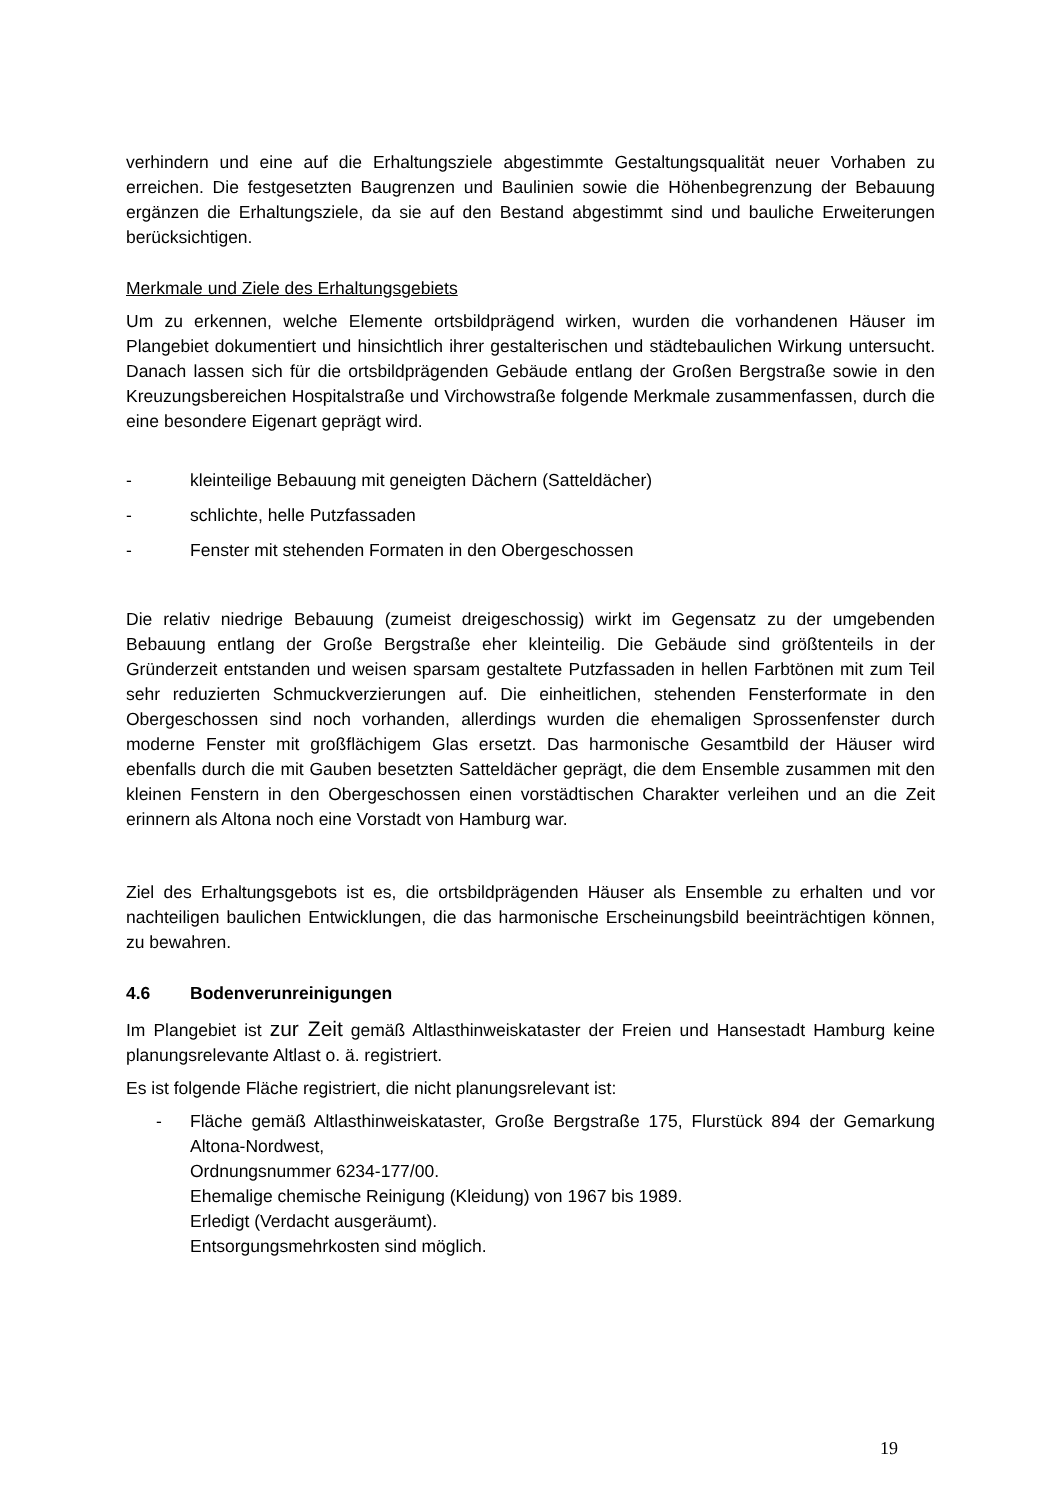verhindern und eine auf die Erhaltungsziele abgestimmte Gestaltungsqualität neuer Vorhaben zu erreichen. Die festgesetzten Baugrenzen und Baulinien sowie die Höhenbegrenzung der Bebauung ergänzen die Erhaltungsziele, da sie auf den Bestand abgestimmt sind und bauliche Erweiterungen berücksichtigen.
Merkmale und Ziele des Erhaltungsgebiets
Um zu erkennen, welche Elemente ortsbildprägend wirken, wurden die vorhandenen Häuser im Plangebiet dokumentiert und hinsichtlich ihrer gestalterischen und städtebaulichen Wirkung untersucht. Danach lassen sich für die ortsbildprägenden Gebäude entlang der Großen Bergstraße sowie in den Kreuzungsbereichen Hospitalstraße und Virchowstraße folgende Merkmale zusammenfassen, durch die eine besondere Eigenart geprägt wird.
- kleinteilige Bebauung mit geneigten Dächern (Satteldächer)
- schlichte, helle Putzfassaden
- Fenster mit stehenden Formaten in den Obergeschossen
Die relativ niedrige Bebauung (zumeist dreigeschossig) wirkt im Gegensatz zu der umgebenden Bebauung entlang der Große Bergstraße eher kleinteilig. Die Gebäude sind größtenteils in der Gründerzeit entstanden und weisen sparsam gestaltete Putzfassaden in hellen Farbtönen mit zum Teil sehr reduzierten Schmuckverzierungen auf. Die einheitlichen, stehenden Fensterformate in den Obergeschossen sind noch vorhanden, allerdings wurden die ehemaligen Sprossenfenster durch moderne Fenster mit großflächigem Glas ersetzt. Das harmonische Gesamtbild der Häuser wird ebenfalls durch die mit Gauben besetzten Satteldächer geprägt, die dem Ensemble zusammen mit den kleinen Fenstern in den Obergeschossen einen vorstädtischen Charakter verleihen und an die Zeit erinnern als Altona noch eine Vorstadt von Hamburg war.
Ziel des Erhaltungsgebots ist es, die ortsbildprägenden Häuser als Ensemble zu erhalten und vor nachteiligen baulichen Entwicklungen, die das harmonische Erscheinungsbild beeinträchtigen können, zu bewahren.
4.6 Bodenverunreinigungen
Im Plangebiet ist zur Zeit gemäß Altlasthinweiskataster der Freien und Hansestadt Hamburg keine planungsrelevante Altlast o. ä. registriert.
Es ist folgende Fläche registriert, die nicht planungsrelevant ist:
- Fläche gemäß Altlasthinweiskataster, Große Bergstraße 175, Flurstück 894 der Gemarkung Altona-Nordwest,
Ordnungsnummer 6234-177/00.
Ehemalige chemische Reinigung (Kleidung) von 1967 bis 1989.
Erledigt (Verdacht ausgeräumt).
Entsorgungsmehrkosten sind möglich.
19